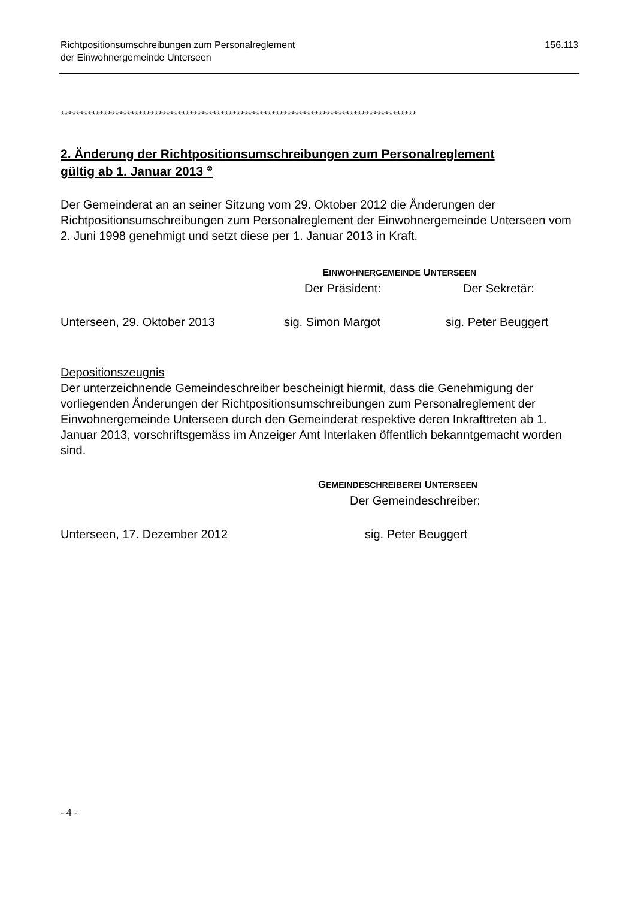Richtpositionsumschreibungen zum Personalreglement
der Einwohnergemeinde Unterseen
156.113
*******************************************************************************************
2. Änderung der Richtpositionsumschreibungen zum Personalreglement
gültig ab 1. Januar 2013 <sup>②</sup>
Der Gemeinderat an an seiner Sitzung vom 29. Oktober 2012 die Änderungen der Richtpositionsumschreibungen zum Personalreglement der Einwohnergemeinde Unterseen vom 2. Juni 1998 genehmigt und setzt diese per 1. Januar 2013 in Kraft.
EINWOHNERGEMEINDE UNTERSEEN
Der Präsident: Der Sekretär:
Unterseen, 29. Oktober 2013 sig. Simon Margot sig. Peter Beuggert
Depositionszeugnis
Der unterzeichnende Gemeindeschreiber bescheinigt hiermit, dass die Genehmigung der vorliegenden Änderungen der Richtpositionsumschreibungen zum Personalreglement der Einwohnergemeinde Unterseen durch den Gemeinderat respektive deren Inkrafttreten ab 1. Januar 2013, vorschriftsgemäss im Anzeiger Amt Interlaken öffentlich bekanntgemacht worden sind.
GEMEINDESCHREIBEREI UNTERSEEN
Der Gemeindeschreiber:
Unterseen, 17. Dezember 2012 sig. Peter Beuggert
- 4 -